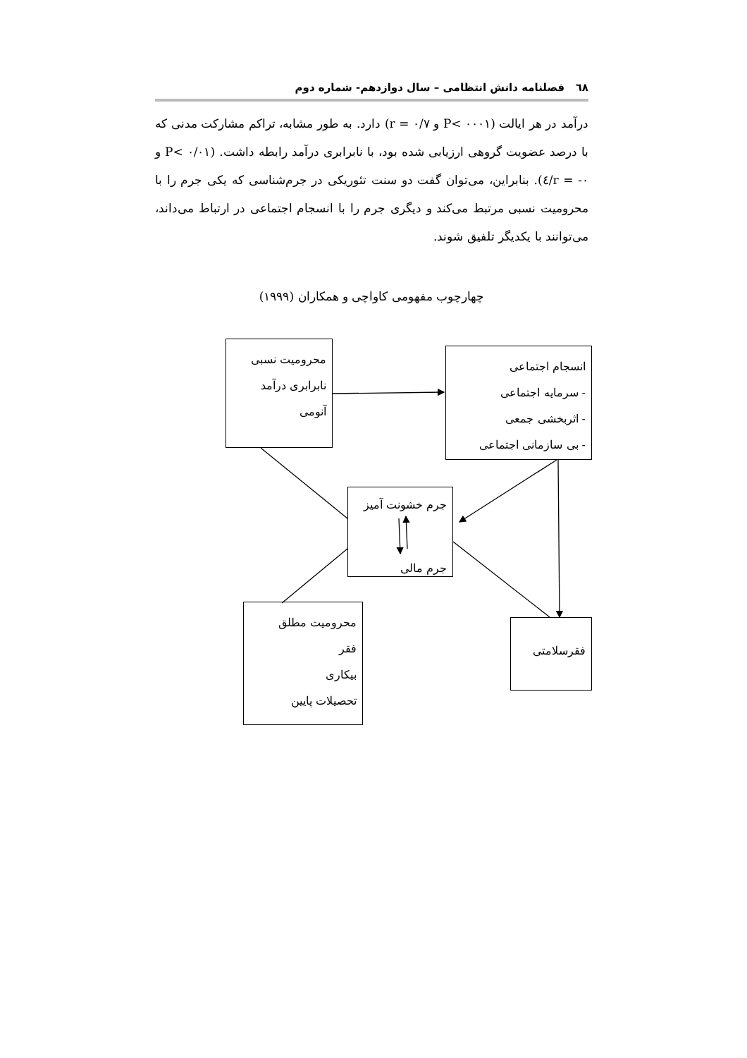٦٨ فصلنامه دانش انتظامی – سال دوازدهم- شماره دوم
درآمد در هر ایالت (P< ۰۰۰۱ و r = ۰/۷) دارد. به طور مشابه، تراکم مشارکت مدنی که با درصد عضویت گروهی ارزیابی شده بود، با نابرابری درآمد رابطه داشت. (P< ۰/۰۱ و r = -۰/٤). بنابراین، می‌توان گفت دو سنت تئوریکی در جرم‌شناسی که یکی جرم را با محرومیت نسبی مرتبط می‌کند و دیگری جرم را با انسجام اجتماعی در ارتباط می‌داند، می‌توانند با یکدیگر تلفیق شوند.
چهارچوب مفهومی کاواچی و همکاران (۱۹۹۹)
محرومیت نسبی
نابرابری درآمد
آنومی
انسجام اجتماعی
- سرمایه اجتماعی
- اثربخشی جمعی
- بی سازمانی اجتماعی
جرم خشونت آمیز
جرم مالی
محرومیت مطلق
فقر
بیکاری
تحصیلات پایین
فقرسلامتی